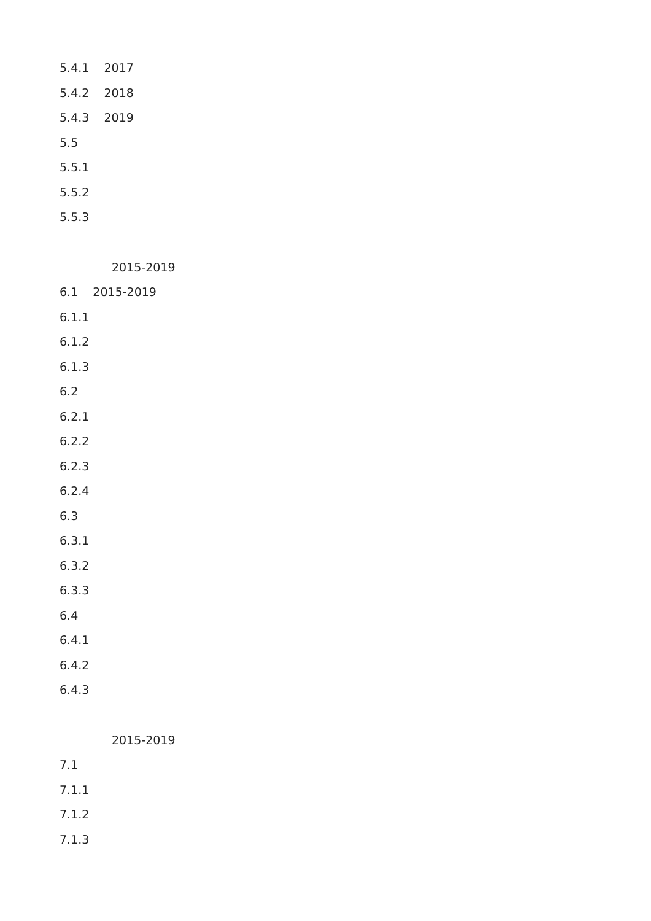5.4.1 2017
5.4.2 2018
5.4.3 2019
5.5
5.5.1
5.5.2
5.5.3
2015-2019
6.1 2015-2019
6.1.1
6.1.2
6.1.3
6.2
6.2.1
6.2.2
6.2.3
6.2.4
6.3
6.3.1
6.3.2
6.3.3
6.4
6.4.1
6.4.2
6.4.3
2015-2019
7.1
7.1.1
7.1.2
7.1.3